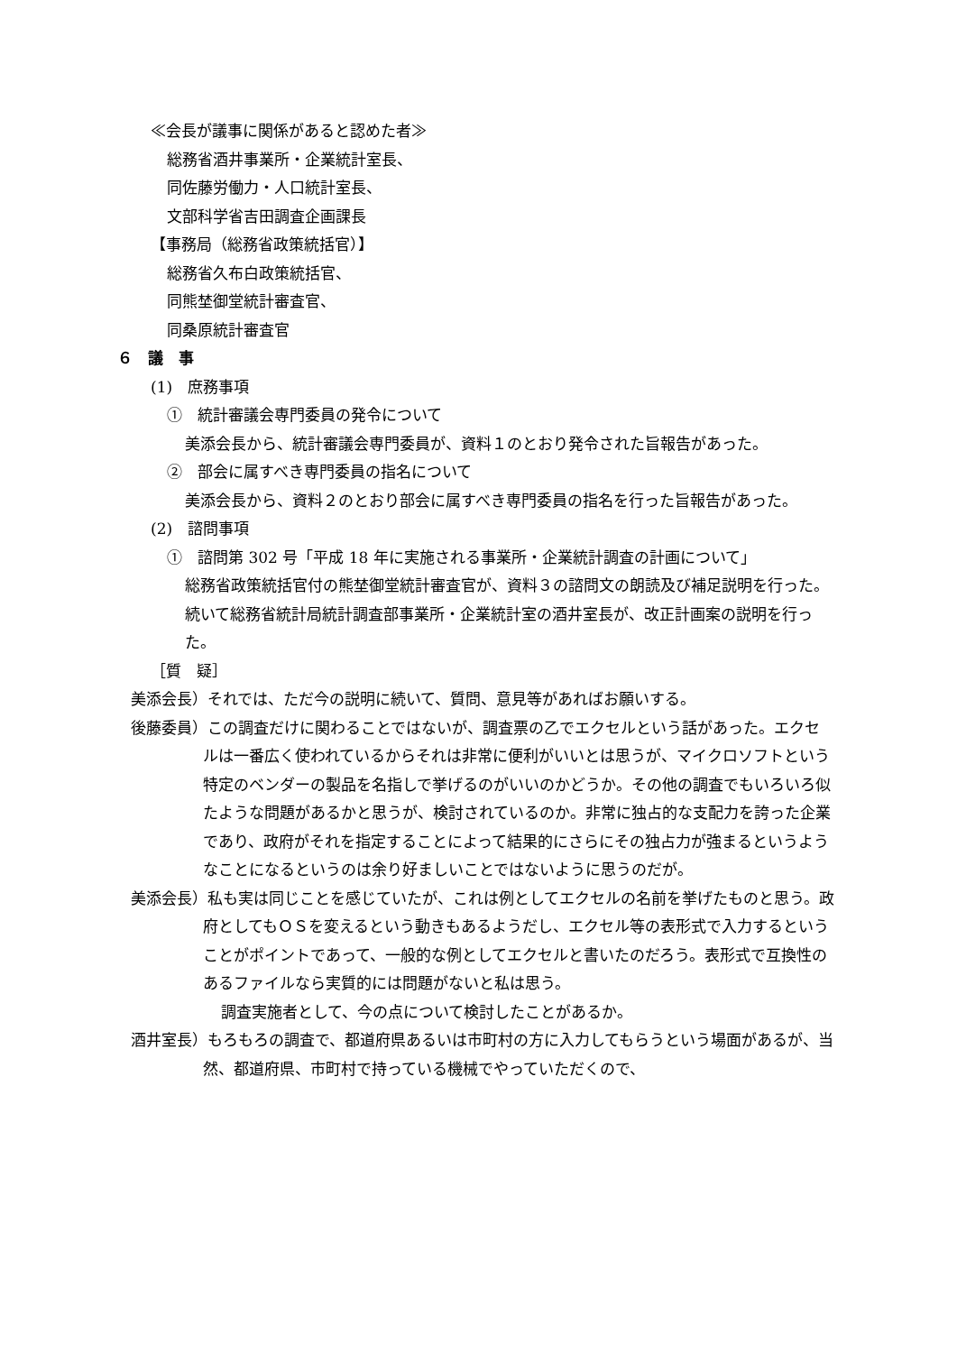≪会長が議事に関係があると認めた者≫
総務省酒井事業所・企業統計室長、
同佐藤労働力・人口統計室長、
文部科学省吉田調査企画課長
【事務局（総務省政策統括官）】
総務省久布白政策統括官、
同熊埜御堂統計審査官、
同桑原統計審査官
６　議　事
(1)　庶務事項
①　統計審議会専門委員の発令について
美添会長から、統計審議会専門委員が、資料１のとおり発令された旨報告があった。
②　部会に属すべき専門委員の指名について
美添会長から、資料２のとおり部会に属すべき専門委員の指名を行った旨報告があった。
(2)　諮問事項
①　諮問第 302 号「平成 18 年に実施される事業所・企業統計調査の計画について」
総務省政策統括官付の熊埜御堂統計審査官が、資料３の諮問文の朗読及び補足説明を行った。続いて総務省統計局統計調査部事業所・企業統計室の酒井室長が、改正計画案の説明を行った。
［質　疑］
美添会長）それでは、ただ今の説明に続いて、質問、意見等があればお願いする。
後藤委員）この調査だけに関わることではないが、調査票の乙でエクセルという話があった。エクセルは一番広く使われているからそれは非常に便利がいいとは思うが、マイクロソフトという特定のベンダーの製品を名指しで挙げるのがいいのかどうか。その他の調査でもいろいろ似たような問題があるかと思うが、検討されているのか。非常に独占的な支配力を誇った企業であり、政府がそれを指定することによって結果的にさらにその独占力が強まるというようなことになるというのは余り好ましいことではないように思うのだが。
美添会長）私も実は同じことを感じていたが、これは例としてエクセルの名前を挙げたものと思う。政府としてもＯＳを変えるという動きもあるようだし、エクセル等の表形式で入力するということがポイントであって、一般的な例としてエクセルと書いたのだろう。表形式で互換性のあるファイルなら実質的には問題がないと私は思う。
調査実施者として、今の点について検討したことがあるか。
酒井室長）もろもろの調査で、都道府県あるいは市町村の方に入力してもらうという場面があるが、当然、都道府県、市町村で持っている機械でやっていただくので、